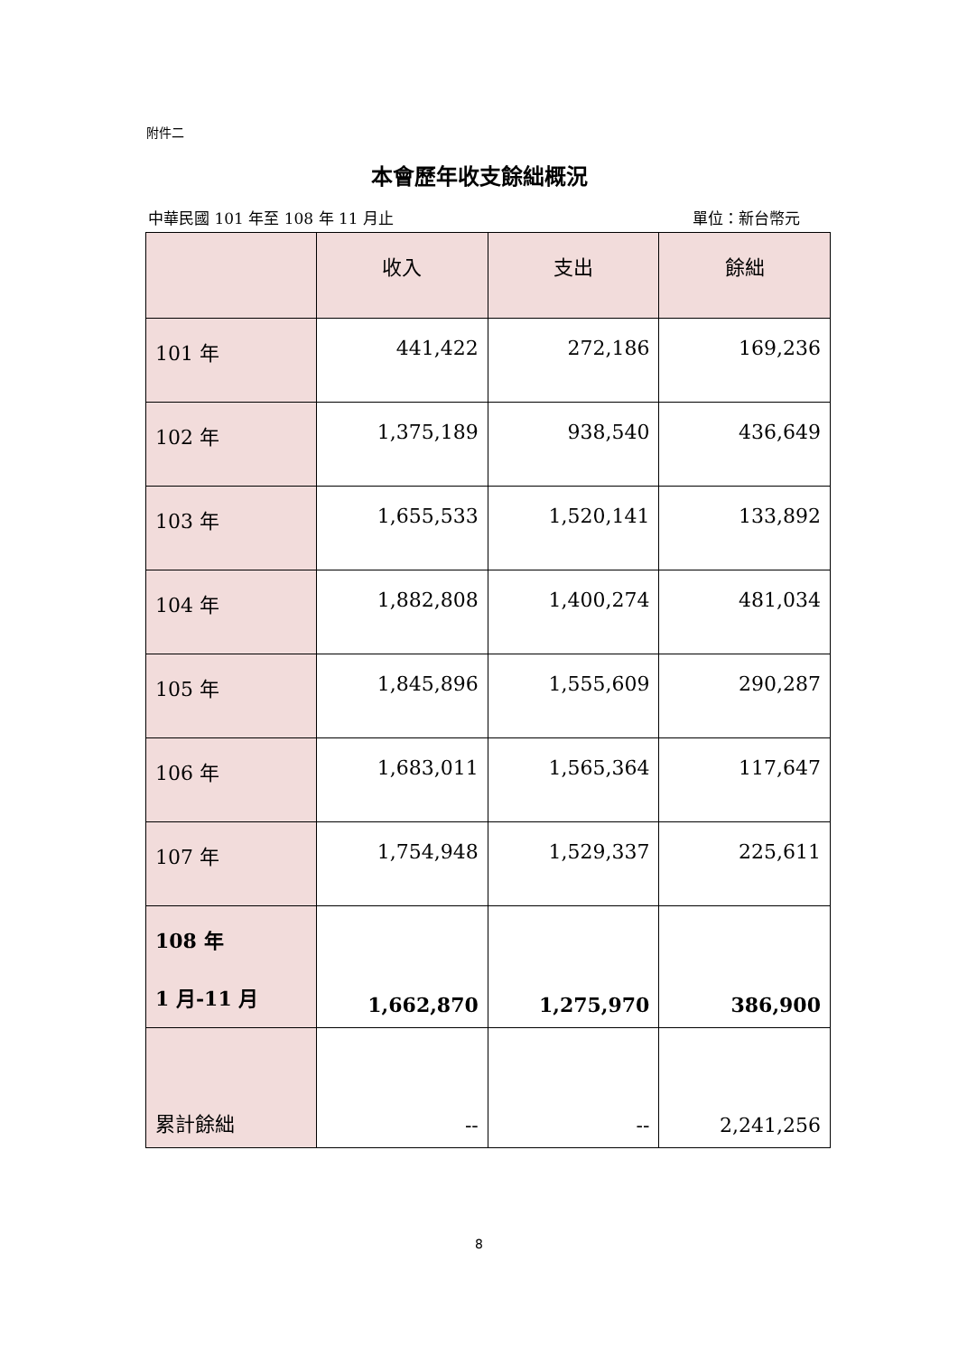附件二
本會歷年收支餘絀概況
中華民國 101 年至 108 年 11 月止 單位：新台幣元
| | 收入 | 支出 | 餘絀 |
| --- | --- | --- | --- |
| 101 年 | 441,422 | 272,186 | 169,236 |
| 102 年 | 1,375,189 | 938,540 | 436,649 |
| 103 年 | 1,655,533 | 1,520,141 | 133,892 |
| 104 年 | 1,882,808 | 1,400,274 | 481,034 |
| 105 年 | 1,845,896 | 1,555,609 | 290,287 |
| 106 年 | 1,683,011 | 1,565,364 | 117,647 |
| 107 年 | 1,754,948 | 1,529,337 | 225,611 |
| 108 年 1 月-11 月 | 1,662,870 | 1,275,970 | 386,900 |
| 累計餘絀 | -- | -- | 2,241,256 |
8